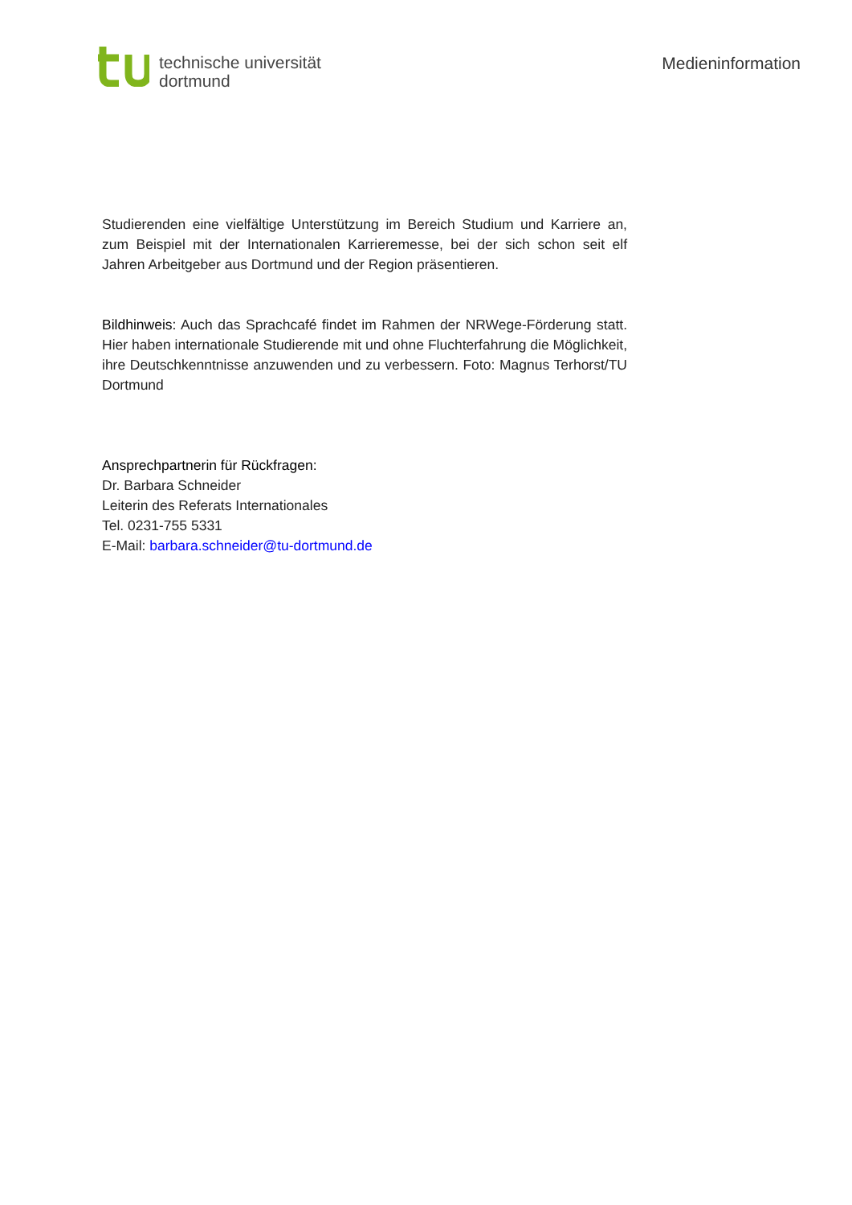technische universität
dortmund
Medieninformation
Studierenden eine vielfältige Unterstützung im Bereich Studium und Karriere an, zum Beispiel mit der Internationalen Karrieremesse, bei der sich schon seit elf Jahren Arbeitgeber aus Dortmund und der Region präsentieren.
Bildhinweis: Auch das Sprachcafé findet im Rahmen der NRWege-Förderung statt. Hier haben internationale Studierende mit und ohne Fluchterfahrung die Möglichkeit, ihre Deutschkenntnisse anzuwenden und zu verbessern. Foto: Magnus Terhorst/TU Dortmund
Ansprechpartnerin für Rückfragen:
Dr. Barbara Schneider
Leiterin des Referats Internationales
Tel. 0231-755 5331
E-Mail: barbara.schneider@tu-dortmund.de